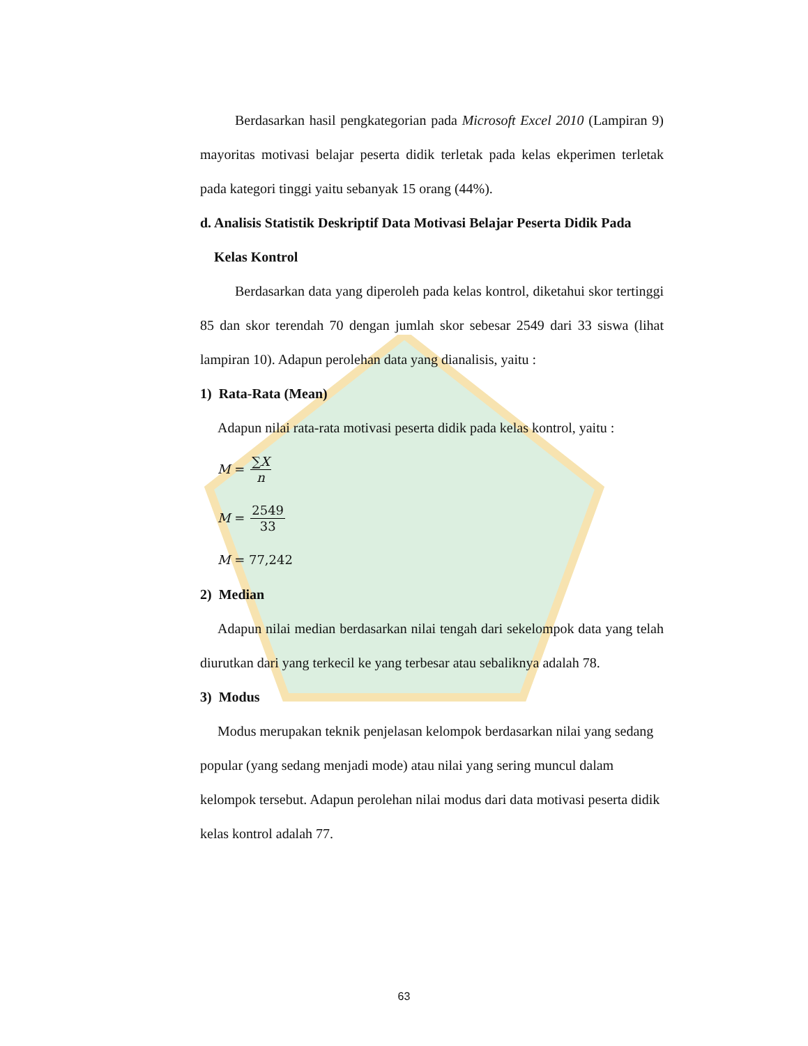Berdasarkan hasil pengkategorian pada Microsoft Excel 2010 (Lampiran 9) mayoritas motivasi belajar peserta didik terletak pada kelas ekperimen terletak pada kategori tinggi yaitu sebanyak 15 orang (44%).
d. Analisis Statistik Deskriptif Data Motivasi Belajar Peserta Didik Pada
Kelas Kontrol
Berdasarkan data yang diperoleh pada kelas kontrol, diketahui skor tertinggi 85 dan skor terendah 70 dengan jumlah skor sebesar 2549 dari 33 siswa (lihat lampiran 10). Adapun perolehan data yang dianalisis, yaitu :
1) Rata-Rata (Mean)
Adapun nilai rata-rata motivasi peserta didik pada kelas kontrol, yaitu :
M = ∑X n
M = 2549 33
M = 77,242
2) Median
Adapun nilai median berdasarkan nilai tengah dari sekelompok data yang telah diurutkan dari yang terkecil ke yang terbesar atau sebaliknya adalah 78.
3) Modus
Modus merupakan teknik penjelasan kelompok berdasarkan nilai yang sedang popular (yang sedang menjadi mode) atau nilai yang sering muncul dalam kelompok tersebut. Adapun perolehan nilai modus dari data motivasi peserta didik kelas kontrol adalah 77.
63